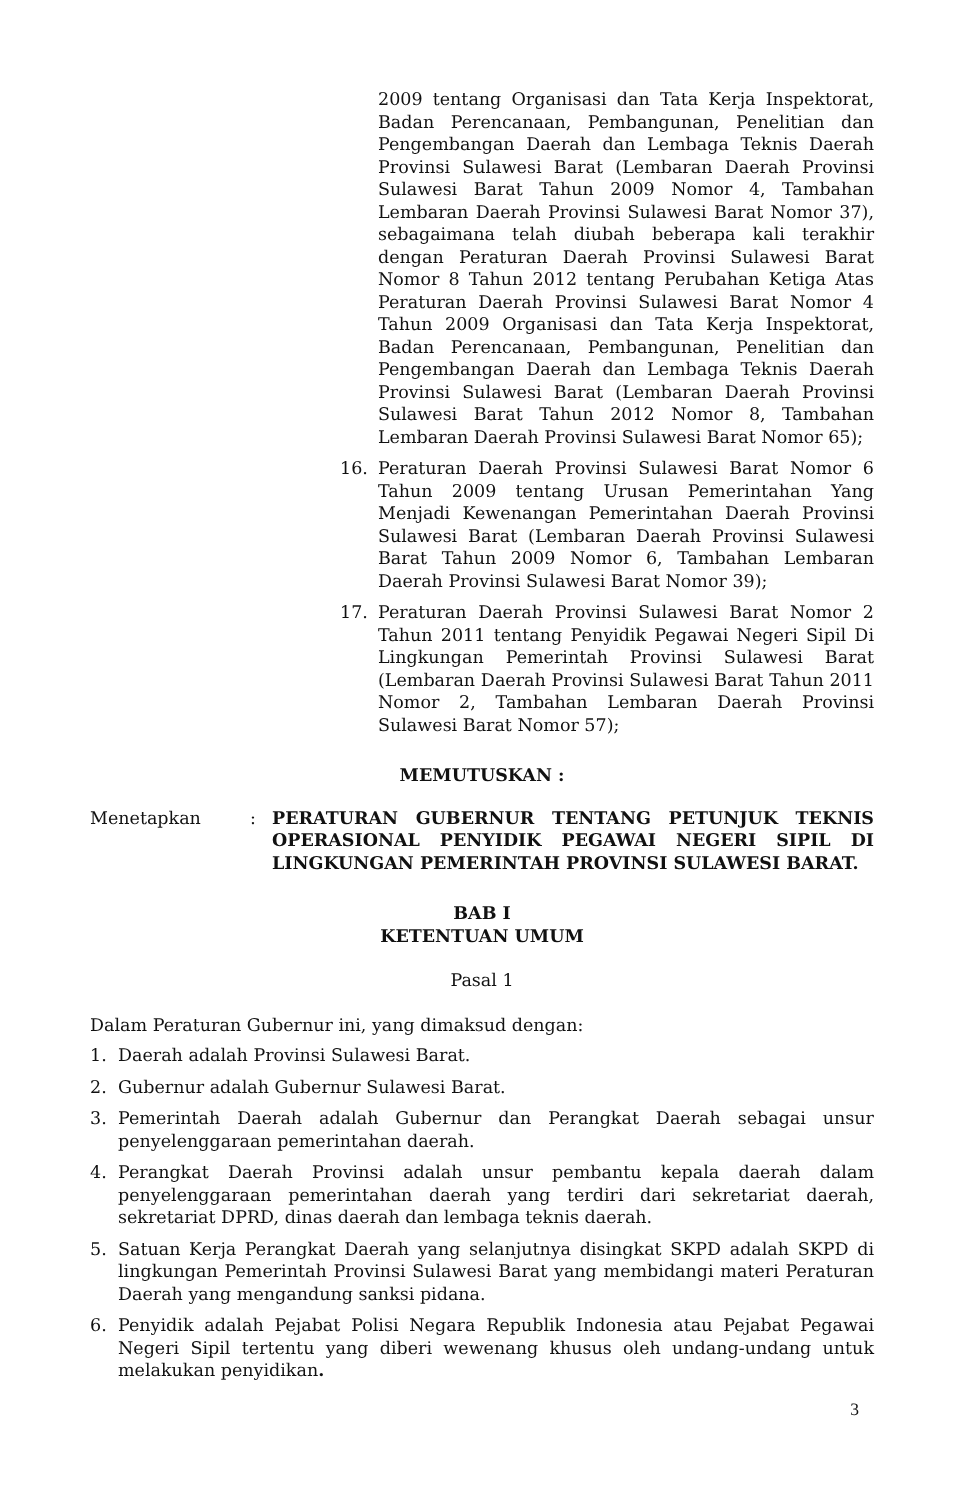2009 tentang Organisasi dan Tata Kerja Inspektorat, Badan Perencanaan, Pembangunan, Penelitian dan Pengembangan Daerah dan Lembaga Teknis Daerah Provinsi Sulawesi Barat (Lembaran Daerah Provinsi Sulawesi Barat Tahun 2009 Nomor 4, Tambahan Lembaran Daerah Provinsi Sulawesi Barat Nomor 37), sebagaimana telah diubah beberapa kali terakhir dengan Peraturan Daerah Provinsi Sulawesi Barat Nomor 8 Tahun 2012 tentang Perubahan Ketiga Atas Peraturan Daerah Provinsi Sulawesi Barat Nomor 4 Tahun 2009 Organisasi dan Tata Kerja Inspektorat, Badan Perencanaan, Pembangunan, Penelitian dan Pengembangan Daerah dan Lembaga Teknis Daerah Provinsi Sulawesi Barat (Lembaran Daerah Provinsi Sulawesi Barat Tahun 2012 Nomor 8, Tambahan Lembaran Daerah Provinsi Sulawesi Barat Nomor 65);
16. Peraturan Daerah Provinsi Sulawesi Barat Nomor 6 Tahun 2009 tentang Urusan Pemerintahan Yang Menjadi Kewenangan Pemerintahan Daerah Provinsi Sulawesi Barat (Lembaran Daerah Provinsi Sulawesi Barat Tahun 2009 Nomor 6, Tambahan Lembaran Daerah Provinsi Sulawesi Barat Nomor 39);
17. Peraturan Daerah Provinsi Sulawesi Barat Nomor 2 Tahun 2011 tentang Penyidik Pegawai Negeri Sipil Di Lingkungan Pemerintah Provinsi Sulawesi Barat (Lembaran Daerah Provinsi Sulawesi Barat Tahun 2011 Nomor 2, Tambahan Lembaran Daerah Provinsi Sulawesi Barat Nomor 57);
MEMUTUSKAN :
Menetapkan: PERATURAN GUBERNUR TENTANG PETUNJUK TEKNIS OPERASIONAL PENYIDIK PEGAWAI NEGERI SIPIL DI LINGKUNGAN PEMERINTAH PROVINSI SULAWESI BARAT.
BAB I
KETENTUAN UMUM
Pasal 1
Dalam Peraturan Gubernur ini, yang dimaksud dengan:
1. Daerah adalah Provinsi Sulawesi Barat.
2. Gubernur adalah Gubernur Sulawesi Barat.
3. Pemerintah Daerah adalah Gubernur dan Perangkat Daerah sebagai unsur penyelenggaraan pemerintahan daerah.
4. Perangkat Daerah Provinsi adalah unsur pembantu kepala daerah dalam penyelenggaraan pemerintahan daerah yang terdiri dari sekretariat daerah, sekretariat DPRD, dinas daerah dan lembaga teknis daerah.
5. Satuan Kerja Perangkat Daerah yang selanjutnya disingkat SKPD adalah SKPD di lingkungan Pemerintah Provinsi Sulawesi Barat yang membidangi materi Peraturan Daerah yang mengandung sanksi pidana.
6. Penyidik adalah Pejabat Polisi Negara Republik Indonesia atau Pejabat Pegawai Negeri Sipil tertentu yang diberi wewenang khusus oleh undang-undang untuk melakukan penyidikan.
3